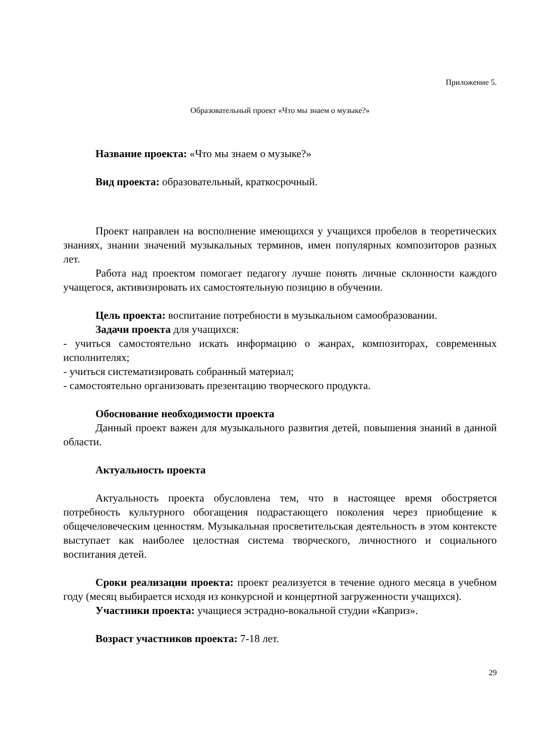Приложение 5.
Образовательный проект «Что мы знаем о музыке?»
Название проекта: «Что мы знаем о музыке?»
Вид проекта: образовательный, краткосрочный.
Проект направлен на восполнение имеющихся у учащихся пробелов в теоретических знаниях, знании значений музыкальных терминов, имен популярных композиторов разных лет.
Работа над проектом помогает педагогу лучше понять личные склонности каждого учащегося, активизировать их самостоятельную позицию в обучении.
Цель проекта: воспитание потребности в музыкальном самообразовании.
Задачи проекта для учащихся:
- учиться самостоятельно искать информацию о жанрах, композиторах, современных исполнителях;
- учиться систематизировать собранный материал;
- самостоятельно организовать презентацию творческого продукта.
Обоснование необходимости проекта
Данный проект важен для музыкального развития детей, повышения знаний в данной области.
Актуальность проекта
Актуальность проекта обусловлена тем, что в настоящее время обостряется потребность культурного обогащения подрастающего поколения через приобщение к общечеловеческим ценностям. Музыкальная просветительская деятельность в этом контексте выступает как наиболее целостная система творческого, личностного и социального воспитания детей.
Сроки реализации проекта: проект реализуется в течение одного месяца в учебном году (месяц выбирается исходя из конкурсной и концертной загруженности учащихся).
Участники проекта: учащиеся эстрадно-вокальной студии «Каприз».
Возраст участников проекта: 7-18 лет.
29